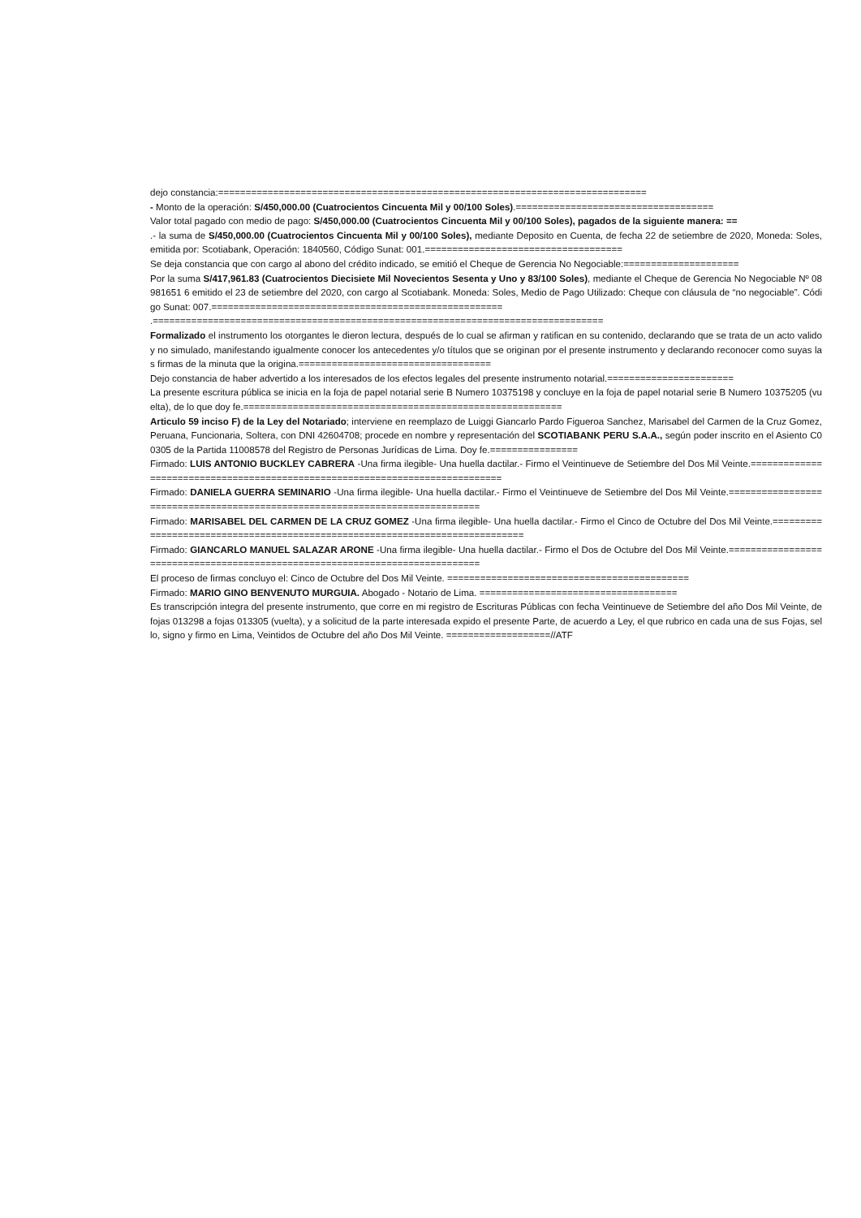dejo constancia:==============================================================================
- Monto de la operación: S/450,000.00 (Cuatrocientos Cincuenta Mil y 00/100 Soles).====================================
Valor total pagado con medio de pago: S/450,000.00 (Cuatrocientos Cincuenta Mil y 00/100 Soles), pagados de la siguiente manera: ==
.- la suma de S/450,000.00 (Cuatrocientos Cincuenta Mil y 00/100 Soles), mediante Deposito en Cuenta, de fecha 22 de setiembre de 2020, Moneda: Soles, emitida por: Scotiabank, Operación: 1840560, Código Sunat: 001.====================================
Se deja constancia que con cargo al abono del crédito indicado, se emitió el Cheque de Gerencia No Negociable:=====================
Por la suma S/417,961.83 (Cuatrocientos Diecisiete Mil Novecientos Sesenta y Uno y 83/100 Soles), mediante el Cheque de Gerencia No Negociable Nº 08981651 6 emitido el 23 de setiembre del 2020, con cargo al Scotiabank. Moneda: Soles, Medio de Pago Utilizado: Cheque con cláusula de “no negociable”. Código Sunat: 007.=====================================================
.==================================================================================
Formalizado el instrumento los otorgantes le dieron lectura, después de lo cual se afirman y ratifican en su contenido, declarando que se trata de un acto valido y no simulado, manifestando igualmente conocer los antecedentes y/o títulos que se originan por el presente instrumento y declarando reconocer como suyas las firmas de la minuta que la origina.===================================
Dejo constancia de haber advertido a los interesados de los efectos legales del presente instrumento notarial.=======================
La presente escritura pública se inicia en la foja de papel notarial serie B Numero 10375198 y concluye en la foja de papel notarial serie B Numero 10375205 (vuelta), de lo que doy fe.==========================================================
Articulo 59 inciso F) de la Ley del Notariado; interviene en reemplazo de Luiggi Giancarlo Pardo Figueroa Sanchez, Marisabel del Carmen de la Cruz Gomez, Peruana, Funcionaria, Soltera, con DNI 42604708; procede en nombre y representación del SCOTIABANK PERU S.A.A., según poder inscrito en el Asiento C00305 de la Partida 11008578 del Registro de Personas Jurídicas de Lima. Doy fe.================
Firmado: LUIS ANTONIO BUCKLEY CABRERA -Una firma ilegible- Una huella dactilar.- Firmo el Veintinueve de Setiembre del Dos Mil Veinte.=============================================================================
Firmado: DANIELA GUERRA SEMINARIO -Una firma ilegible- Una huella dactilar.- Firmo el Veintinueve de Setiembre del Dos Mil Veinte.=============================================================================
Firmado: MARISABEL DEL CARMEN DE LA CRUZ GOMEZ -Una firma ilegible- Una huella dactilar.- Firmo el Cinco de Octubre del Dos Mil Veinte.=============================================================================
Firmado: GIANCARLO MANUEL SALAZAR ARONE -Una firma ilegible- Una huella dactilar.- Firmo el Dos de Octubre del Dos Mil Veinte.=============================================================================
El proceso de firmas concluyo el: Cinco de Octubre del Dos Mil Veinte. ============================================
Firmado: MARIO GINO BENVENUTO MURGUIA. Abogado - Notario de Lima. ====================================
Es transcripción integra del presente instrumento, que corre en mi registro de Escrituras Públicas con fecha Veintinueve de Setiembre del año Dos Mil Veinte, de fojas 013298 a fojas 013305 (vuelta), y a solicitud de la parte interesada expido el presente Parte, de acuerdo a Ley, el que rubrico en cada una de sus Fojas, sello, signo y firmo en Lima, Veintidos de Octubre del año Dos Mil Veinte. ===================//ATF